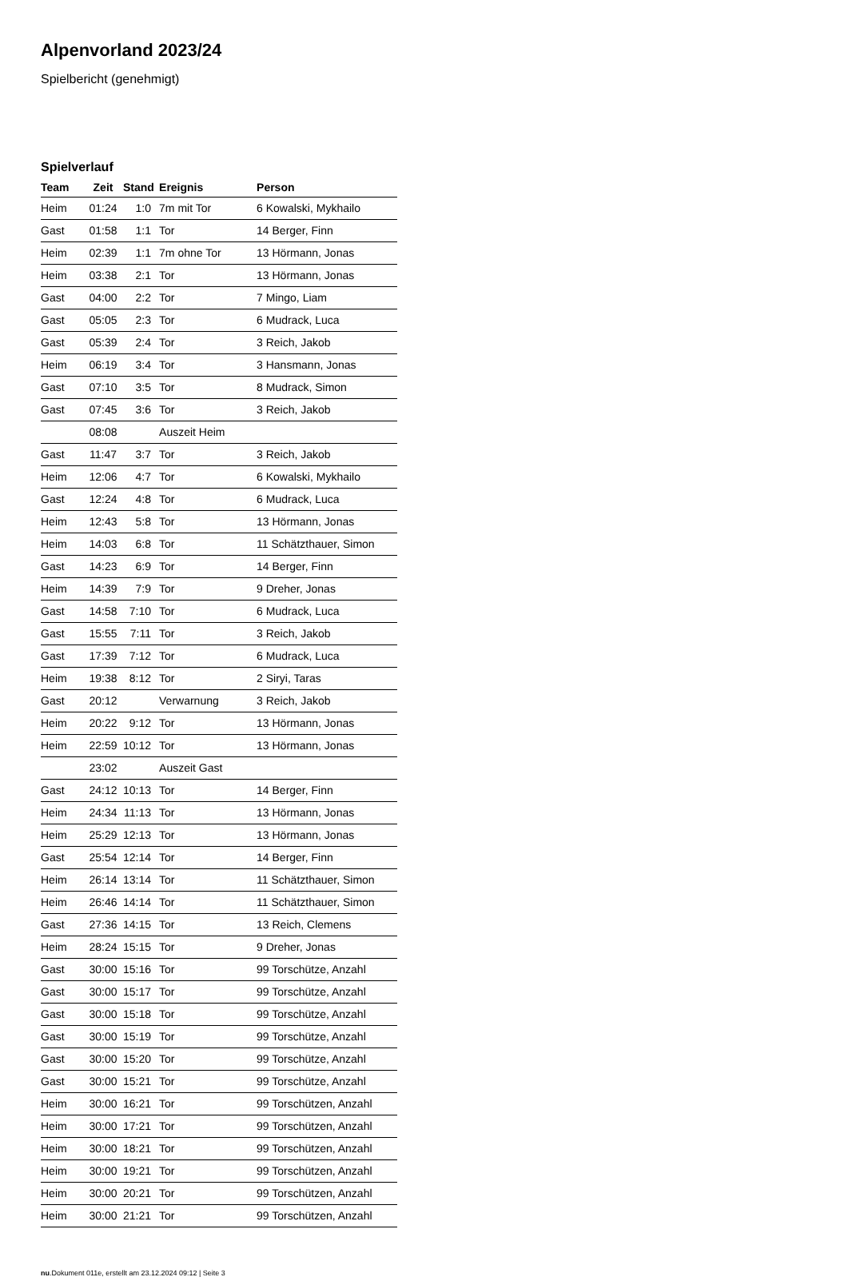Alpenvorland 2023/24
Spielbericht (genehmigt)
Spielverlauf
| Team | Zeit | Stand | Ereignis | Person |
| --- | --- | --- | --- | --- |
| Heim | 01:24 | 1:0 | 7m mit Tor | 6 Kowalski, Mykhailo |
| Gast | 01:58 | 1:1 | Tor | 14 Berger, Finn |
| Heim | 02:39 | 1:1 | 7m ohne Tor | 13 Hörmann, Jonas |
| Heim | 03:38 | 2:1 | Tor | 13 Hörmann, Jonas |
| Gast | 04:00 | 2:2 | Tor | 7 Mingo, Liam |
| Gast | 05:05 | 2:3 | Tor | 6 Mudrack, Luca |
| Gast | 05:39 | 2:4 | Tor | 3 Reich, Jakob |
| Heim | 06:19 | 3:4 | Tor | 3 Hansmann, Jonas |
| Gast | 07:10 | 3:5 | Tor | 8 Mudrack, Simon |
| Gast | 07:45 | 3:6 | Tor | 3 Reich, Jakob |
| | 08:08 | | Auszeit Heim | |
| Gast | 11:47 | 3:7 | Tor | 3 Reich, Jakob |
| Heim | 12:06 | 4:7 | Tor | 6 Kowalski, Mykhailo |
| Gast | 12:24 | 4:8 | Tor | 6 Mudrack, Luca |
| Heim | 12:43 | 5:8 | Tor | 13 Hörmann, Jonas |
| Heim | 14:03 | 6:8 | Tor | 11 Schätzthauer, Simon |
| Gast | 14:23 | 6:9 | Tor | 14 Berger, Finn |
| Heim | 14:39 | 7:9 | Tor | 9 Dreher, Jonas |
| Gast | 14:58 | 7:10 | Tor | 6 Mudrack, Luca |
| Gast | 15:55 | 7:11 | Tor | 3 Reich, Jakob |
| Gast | 17:39 | 7:12 | Tor | 6 Mudrack, Luca |
| Heim | 19:38 | 8:12 | Tor | 2 Siryi, Taras |
| Gast | 20:12 | | Verwarnung | 3 Reich, Jakob |
| Heim | 20:22 | 9:12 | Tor | 13 Hörmann, Jonas |
| Heim | 22:59 | 10:12 | Tor | 13 Hörmann, Jonas |
| | 23:02 | | Auszeit Gast | |
| Gast | 24:12 | 10:13 | Tor | 14 Berger, Finn |
| Heim | 24:34 | 11:13 | Tor | 13 Hörmann, Jonas |
| Heim | 25:29 | 12:13 | Tor | 13 Hörmann, Jonas |
| Gast | 25:54 | 12:14 | Tor | 14 Berger, Finn |
| Heim | 26:14 | 13:14 | Tor | 11 Schätzthauer, Simon |
| Heim | 26:46 | 14:14 | Tor | 11 Schätzthauer, Simon |
| Gast | 27:36 | 14:15 | Tor | 13 Reich, Clemens |
| Heim | 28:24 | 15:15 | Tor | 9 Dreher, Jonas |
| Gast | 30:00 | 15:16 | Tor | 99 Torschütze, Anzahl |
| Gast | 30:00 | 15:17 | Tor | 99 Torschütze, Anzahl |
| Gast | 30:00 | 15:18 | Tor | 99 Torschütze, Anzahl |
| Gast | 30:00 | 15:19 | Tor | 99 Torschütze, Anzahl |
| Gast | 30:00 | 15:20 | Tor | 99 Torschütze, Anzahl |
| Gast | 30:00 | 15:21 | Tor | 99 Torschütze, Anzahl |
| Heim | 30:00 | 16:21 | Tor | 99 Torschützen, Anzahl |
| Heim | 30:00 | 17:21 | Tor | 99 Torschützen, Anzahl |
| Heim | 30:00 | 18:21 | Tor | 99 Torschützen, Anzahl |
| Heim | 30:00 | 19:21 | Tor | 99 Torschützen, Anzahl |
| Heim | 30:00 | 20:21 | Tor | 99 Torschützen, Anzahl |
| Heim | 30:00 | 21:21 | Tor | 99 Torschützen, Anzahl |
nu.Dokument 011e, erstellt am 23.12.2024 09:12 | Seite 3